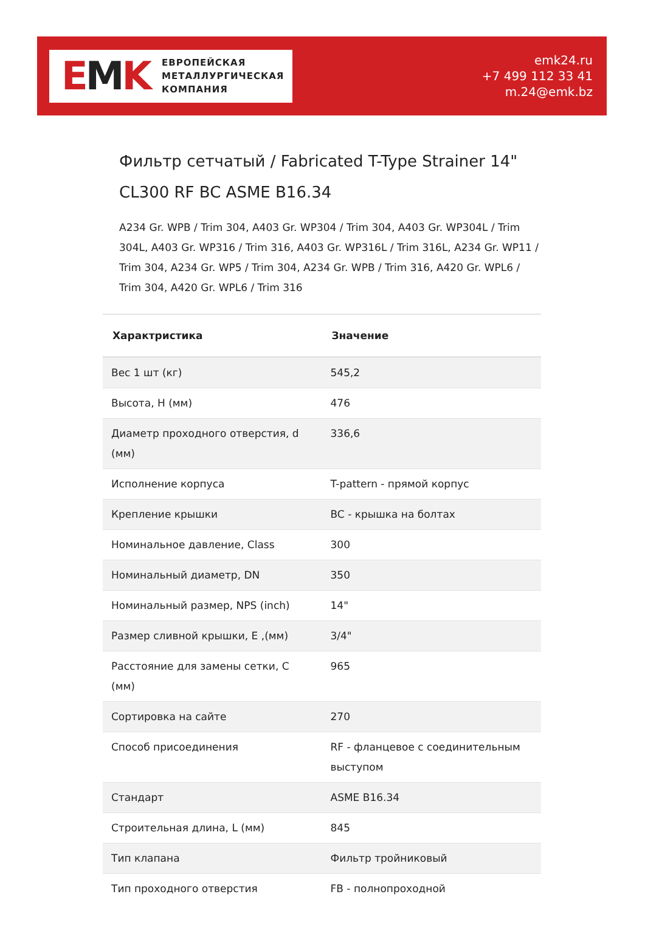EMK
ЕВРОПЕЙСКАЯ
МЕТАЛЛУРГИЧЕСКАЯ
КОМПАНИЯ
emk24.ru
+7 499 112 33 41
m.24@emk.bz
Фильтр сетчатый / Fabricated T-Type Strainer 14" CL300 RF BC ASME B16.34
A234 Gr. WPB / Trim 304, A403 Gr. WP304 / Trim 304, A403 Gr. WP304L / Trim 304L, A403 Gr. WP316 / Trim 316, A403 Gr. WP316L / Trim 316L, A234 Gr. WP11 / Trim 304, A234 Gr. WP5 / Trim 304, A234 Gr. WPB / Trim 316, A420 Gr. WPL6 / Trim 304, A420 Gr. WPL6 / Trim 316
| Характристика | Значение |
| --- | --- |
| Вес 1 шт (кг) | 545,2 |
| Высота, H (мм) | 476 |
| Диаметр проходного отверстия, d (мм) | 336,6 |
| Исполнение корпуса | T-pattern - прямой корпус |
| Крепление крышки | BC - крышка на болтах |
| Номинальное давление, Class | 300 |
| Номинальный диаметр, DN | 350 |
| Номинальный размер, NPS (inch) | 14" |
| Размер сливной крышки, E ,(мм) | 3/4" |
| Расстояние для замены сетки, C (мм) | 965 |
| Сортировка на сайте | 270 |
| Способ присоединения | RF - фланцевое с соединительным выступом |
| Стандарт | ASME B16.34 |
| Строительная длина, L (мм) | 845 |
| Тип клапана | Фильтр тройниковый |
| Тип проходного отверстия | FB - полнопроходной |